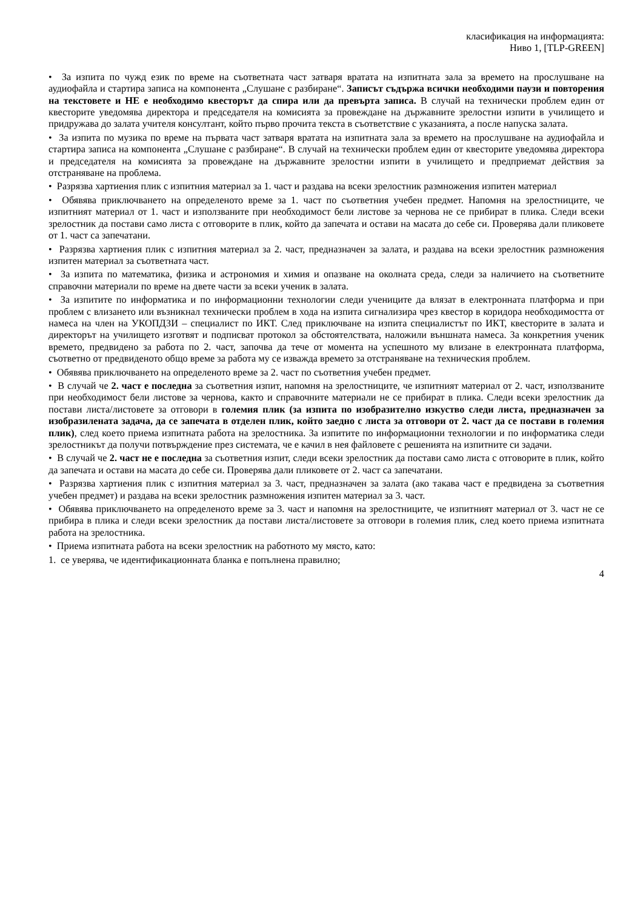класификация на информацията:
Ниво 1, [TLP-GREEN]
• За изпита по чужд език по време на съответната част затваря вратата на изпитната зала за времето на прослушване на аудиофайла и стартира записа на компонента „Слушане с разбиране“. Записът съдържа всички необходими паузи и повторения на текстовете и НЕ е необходимо квесторът да спира или да превърта записа. В случай на технически проблем един от квесторите уведомява директора и председателя на комисията за провеждане на държавните зрелостни изпити в училището и придружава до залата учителя консултант, който първо прочита текста в съответствие с указанията, а после напуска залата.
• За изпита по музика по време на първата част затваря вратата на изпитната зала за времето на прослушване на аудиофайла и стартира записа на компонента „Слушане с разбиране“. В случай на технически проблем един от квесторите уведомява директора и председателя на комисията за провеждане на държавните зрелостни изпити в училището и предприемат действия за отстраняване на проблема.
• Разрязва хартиения плик с изпитния материал за 1. част и раздава на всеки зрелостник размножения изпитен материал
• Обявява приключването на определеното време за 1. част по съответния учебен предмет. Напомня на зрелостниците, че изпитният материал от 1. част и използваните при необходимост бели листове за чернова не се прибират в плика. Следи всеки зрелостник да постави само листа с отговорите в плик, който да запечата и остави на масата до себе си. Проверява дали пликовете от 1. част са запечатани.
• Разрязва хартиения плик с изпитния материал за 2. част, предназначен за залата, и раздава на всеки зрелостник размножения изпитен материал за съответната част.
• За изпита по математика, физика и астрономия и химия и опазване на околната среда, следи за наличието на съответните справочни материали по време на двете части за всеки ученик в залата.
• За изпитите по информатика и по информационни технологии следи учениците да влязат в електронната платформа и при проблем с влизането или възникнал технически проблем в хода на изпита сигнализира чрез квестор в коридора необходимостта от намеса на член на УКОПДЗИ – специалист по ИКТ. След приключване на изпита специалистът по ИКТ, квесторите в залата и директорът на училището изготвят и подписват протокол за обстоятелствата, наложили външната намеса. За конкретния ученик времето, предвидено за работа по 2. част, започва да тече от момента на успешното му влизане в електронната платформа, съответно от предвиденото общо време за работа му се изважда времето за отстраняване на техническия проблем.
• Обявява приключването на определеното време за 2. част по съответния учебен предмет.
• В случай че 2. част е последна за съответния изпит, напомня на зрелостниците, че изпитният материал от 2. част, използваните при необходимост бели листове за чернова, както и справочните материали не се прибират в плика. Следи всеки зрелостник да постави листа/листовете за отговори в големия плик (за изпита по изобразително изкуство следи листа, предназначен за изобразилената задача, да се запечата в отделен плик, който заедно с листа за отговори от 2. част да се постави в големия плик), след което приема изпитната работа на зрелостника. За изпитите по информационни технологии и по информатика следи зрелостникът да получи потвърждение през системата, че е качил в нея файловете с решенията на изпитните си задачи.
• В случай че 2. част не е последна за съответния изпит, следи всеки зрелостник да постави само листа с отговорите в плик, който да запечата и остави на масата до себе си. Проверява дали пликовете от 2. част са запечатани.
• Разрязва хартиения плик с изпитния материал за 3. част, предназначен за залата (ако такава част е предвидена за съответния учебен предмет) и раздава на всеки зрелостник размножения изпитен материал за 3. част.
• Обявява приключването на определеното време за 3. част и напомня на зрелостниците, че изпитният материал от 3. част не се прибира в плика и следи всеки зрелостник да постави листа/листовете за отговори в големия плик, след което приема изпитната работа на зрелостника.
• Приема изпитната работа на всеки зрелостник на работното му място, като:
1. се уверява, че идентификационната бланка е попълнена правилно;
4